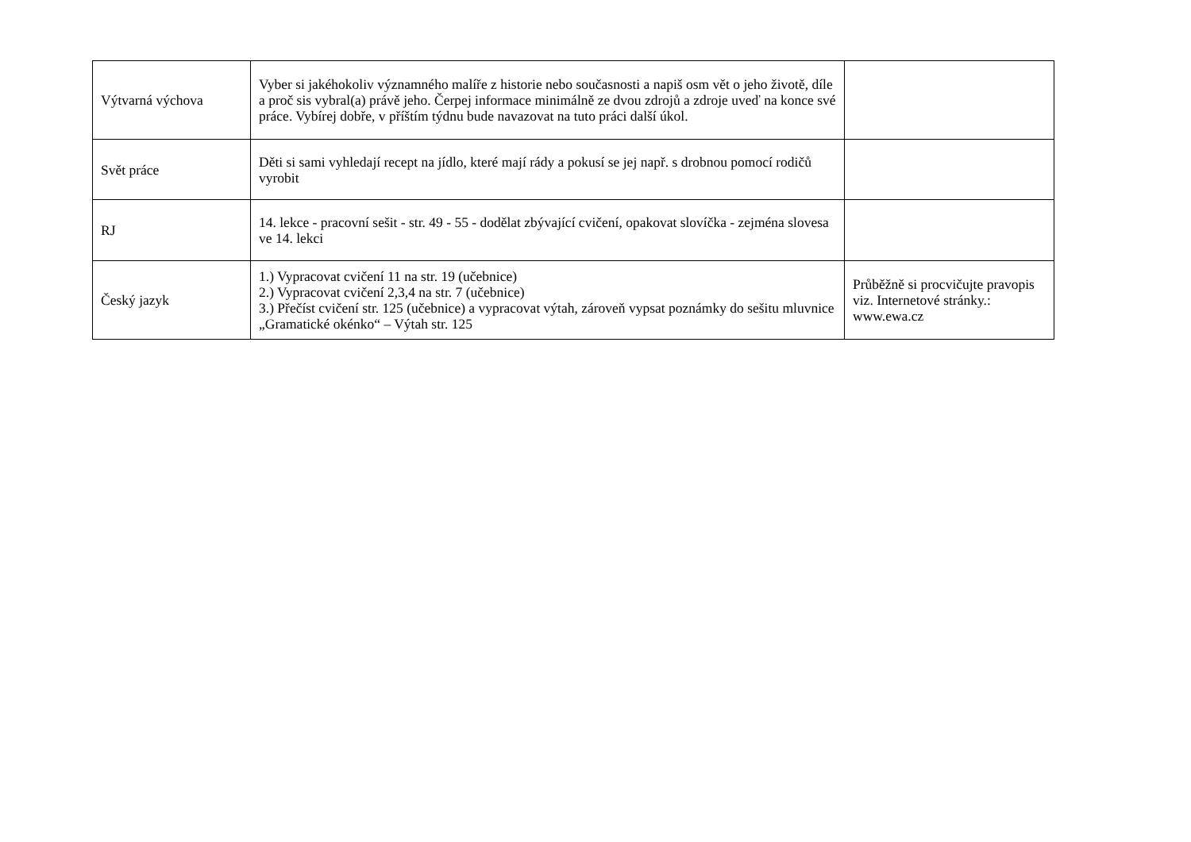| Výtvarná výchova | Vyber si jakéhokoliv významného malíře z historie nebo současnosti a napiš osm vět o jeho životě, díle a proč sis vybral(a) právě jeho. Čerpej informace minimálně ze dvou zdrojů a zdroje uveď na konce své práce. Vybírej dobře, v příštím týdnu bude navazovat na tuto práci další úkol. | |
| Svět práce | Děti si sami vyhledají recept na jídlo, které mají rády a pokusí se jej např. s drobnou pomocí rodičů vyrobit | |
| RJ | 14. lekce - pracovní sešit - str. 49 - 55 - dodělat zbývající cvičení, opakovat slovíčka - zejména slovesa ve 14. lekci | |
| Český jazyk | 1.) Vypracovat cvičení 11 na str. 19 (učebnice) 2.) Vypracovat cvičení 2,3,4 na str. 7 (učebnice) 3.) Přečíst cvičení str. 125 (učebnice) a vypracovat výtah, zároveň vypsat poznámky do sešitu mluvnice „Gramatické okénko“ – Výtah str. 125 | Průběžně si procvičujte pravopis viz. Internetové stránky.: www.ewa.cz |